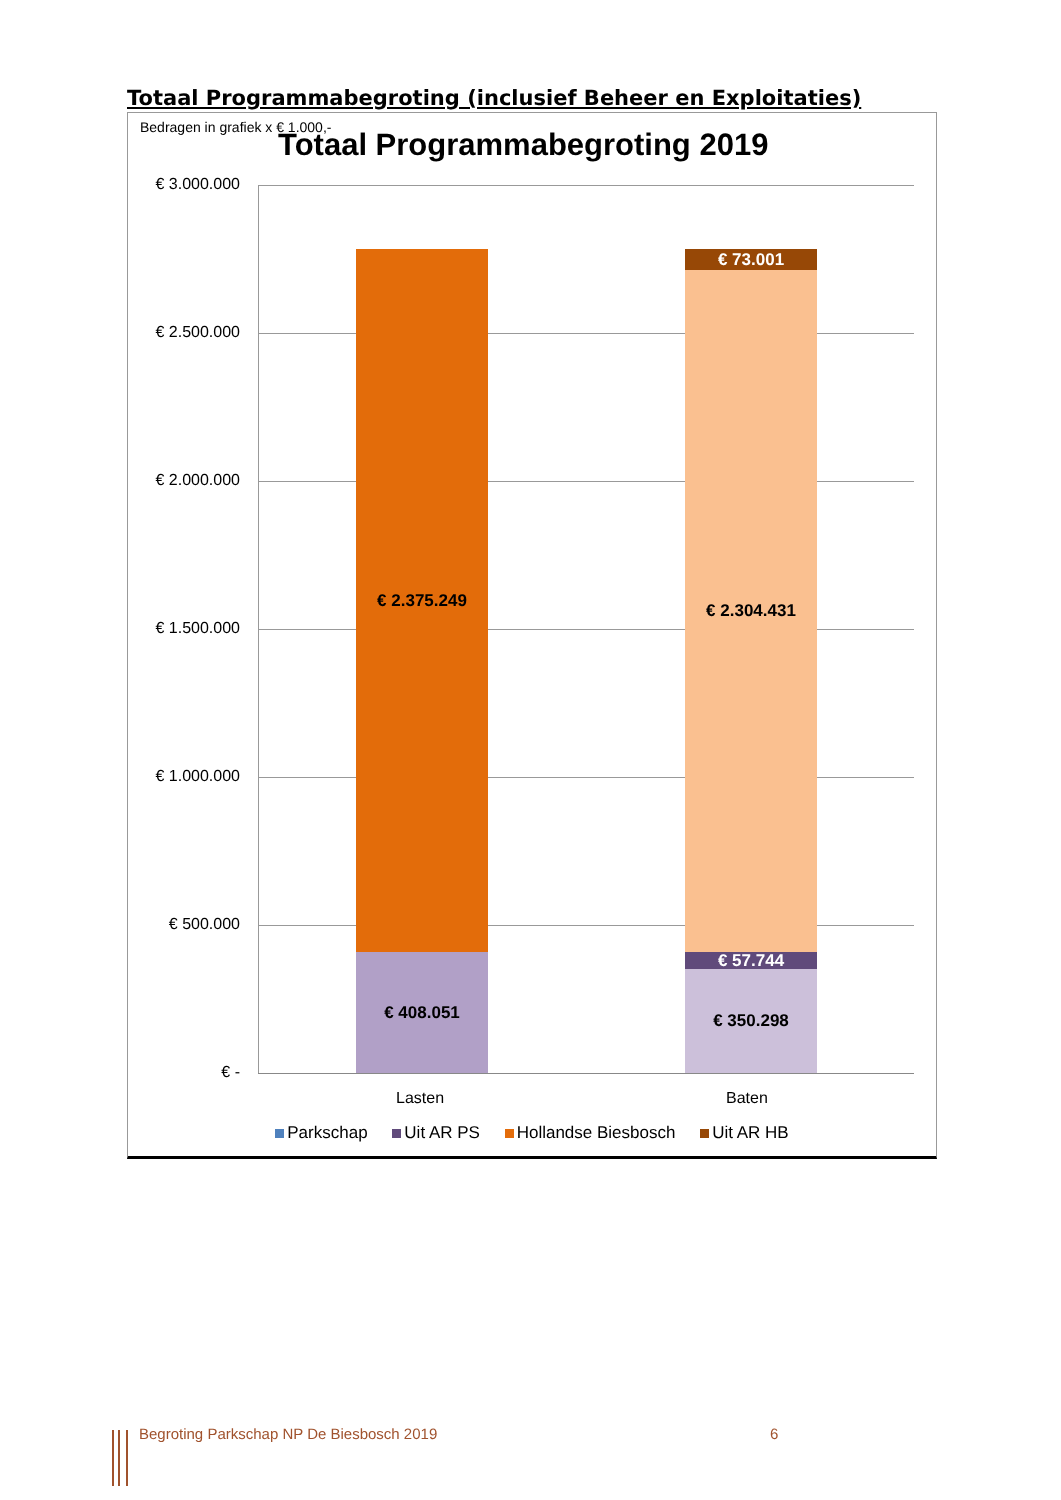Totaal Programmabegroting (inclusief Beheer en Exploitaties)
Bedragen in grafiek x € 1.000,-
Totaal Programmabegroting 2019
€ 3.000.000
€ 2.500.000
€ 2.000.000
€ 1.500.000
€ 1.000.000
€ 500.000
€ -
€ 2.375.249
€ 408.051
€ 73.001
€ 2.304.431
€ 57.744
€ 350.298
Lasten Baten
Parkschap Uit AR PS Hollandse Biesbosch Uit AR HB
Begroting Parkschap NP De Biesbosch 2019
6